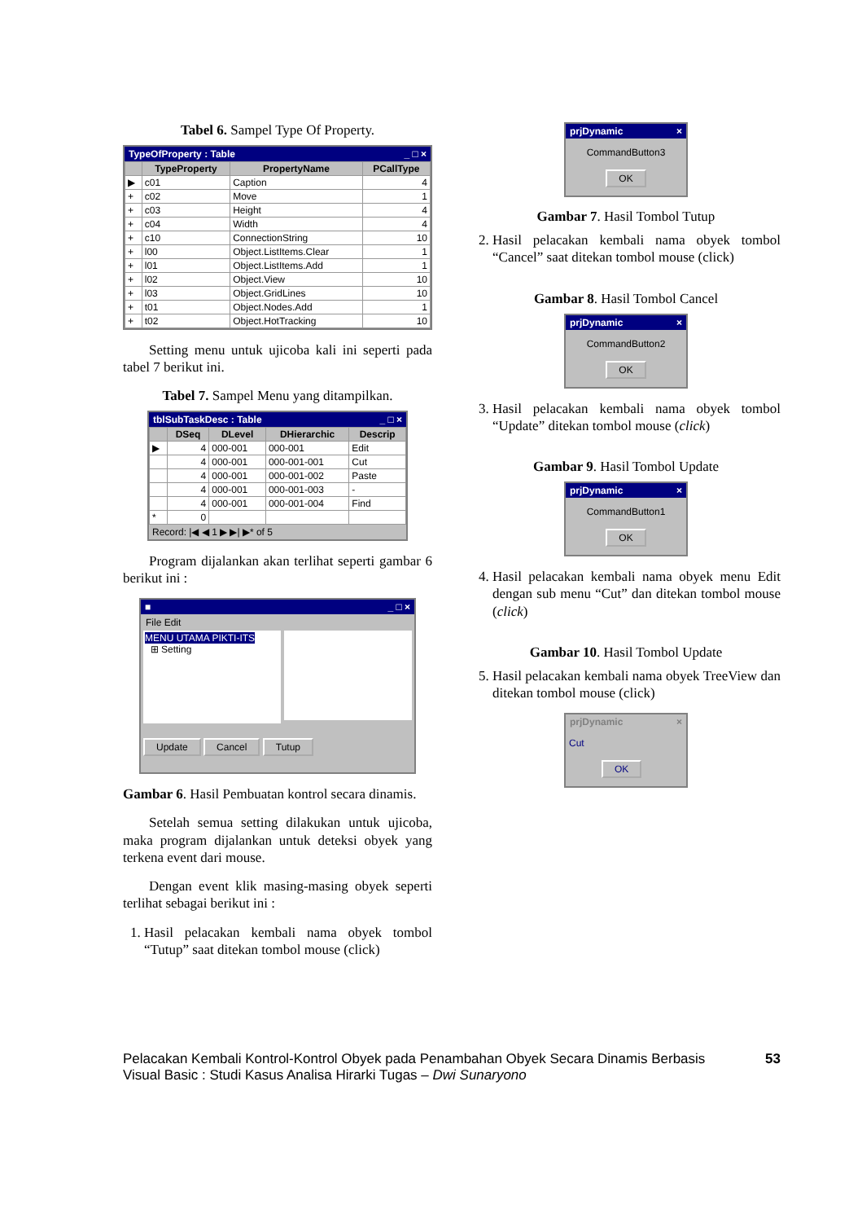Tabel 6. Sampel Type Of Property.
TypeOfProperty : Table _ □ ×
| | TypeProperty | PropertyName | PCallType |
| --- | --- | --- | --- |
| ▶ | c01 | Caption | 4 |
| + | c02 | Move | 1 |
| + | c03 | Height | 4 |
| + | c04 | Width | 4 |
| + | c10 | ConnectionString | 10 |
| + | l00 | Object.ListItems.Clear | 1 |
| + | l01 | Object.ListItems.Add | 1 |
| + | l02 | Object.View | 10 |
| + | l03 | Object.GridLines | 10 |
| + | t01 | Object.Nodes.Add | 1 |
| + | t02 | Object.HotTracking | 10 |
Setting menu untuk ujicoba kali ini seperti pada tabel 7 berikut ini.
Tabel 7. Sampel Menu yang ditampilkan.
tblSubTaskDesc : Table _ □ ×
| | DSeq | DLevel | DHierarchic | Descrip |
| --- | --- | --- | --- | --- |
| ▶ | 4 | 000-001 | 000-001 | Edit |
| | 4 | 000-001 | 000-001-001 | Cut |
| | 4 | 000-001 | 000-001-002 | Paste |
| | 4 | 000-001 | 000-001-003 | - |
| | 4 | 000-001 | 000-001-004 | Find |
| * | 0 | | | |
Record: |◀ ◀ 1 ▶ ▶| ▶* of 5
Program dijalankan akan terlihat seperti gambar 6 berikut ini :
■ _ □ ×
File Edit
MENU UTAMA PIKTI-ITS
⊞ Setting
Update Cancel Tutup
Gambar 6. Hasil Pembuatan kontrol secara dinamis.
Setelah semua setting dilakukan untuk ujicoba, maka program dijalankan untuk deteksi obyek yang terkena event dari mouse.
Dengan event klik masing-masing obyek seperti terlihat sebagai berikut ini :
1. Hasil pelacakan kembali nama obyek tombol “Tutup” saat ditekan tombol mouse (click)
prjDynamic ×
CommandButton3
OK
Gambar 7. Hasil Tombol Tutup
2. Hasil pelacakan kembali nama obyek tombol “Cancel” saat ditekan tombol mouse (click)
Gambar 8. Hasil Tombol Cancel
prjDynamic ×
CommandButton2
OK
3. Hasil pelacakan kembali nama obyek tombol “Update” ditekan tombol mouse (click)
Gambar 9. Hasil Tombol Update
prjDynamic ×
CommandButton1
OK
4. Hasil pelacakan kembali nama obyek menu Edit dengan sub menu “Cut” dan ditekan tombol mouse (click)
Gambar 10. Hasil Tombol Update
5. Hasil pelacakan kembali nama obyek TreeView dan ditekan tombol mouse (click)
prjDynamic ×
Cut
OK
Pelacakan Kembali Kontrol-Kontrol Obyek pada Penambahan Obyek Secara Dinamis Berbasis Visual Basic : Studi Kasus Analisa Hirarki Tugas – Dwi Sunaryono
53